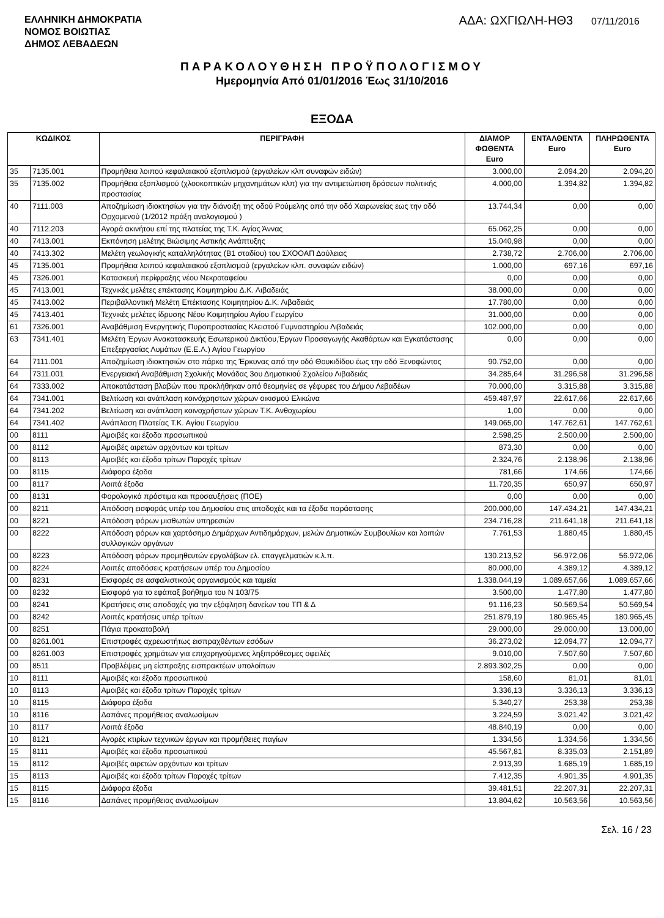ΕΛΛΗΝΙΚΗ ΔΗΜΟΚΡΑΤΙΑ
ΝΟΜΟΣ ΒΟΙΩΤΙΑΣ
ΔΗΜΟΣ ΛΕΒΑΔΕΩΝ
ΑΔΑ: ΩΧΓΙΩΛΗ-ΗΘ3 07/11/2016
ΠΑΡΑΚΟΛΟΥΘΗΣΗ ΠΡΟΫΠΟΛΟΓΙΣΜΟΥ
Ημερομηνία Από 01/01/2016 Έως 31/10/2016
ΕΞΟΔΑ
| ΚΩΔΙΚΟΣ | | ΠΕΡΙΓΡΑΦΗ | ΔΙΑΜΟΡ ΦΩΘΕΝΤΑ Euro | ΕΝΤΑΛΘΕΝΤΑ Euro | ΠΛΗΡΩΘΕΝΤΑ Euro |
| --- | --- | --- | --- | --- | --- |
| 35 | 7135.001 | Προμήθεια λοιπού κεφαλαιακού εξοπλισμού (εργαλείων κλπ συναφών ειδών) | 3.000,00 | 2.094,20 | 2.094,20 |
| 35 | 7135.002 | Προμήθεια εξοπλισμού (χλοοκοπτικών μηχανημάτων κλπ) για την αντιμετώπιση δράσεων πολιτικής προστασίας | 4.000,00 | 1.394,82 | 1.394,82 |
| 40 | 7111.003 | Αποζημίωση ιδιοκτησίων για την διάνοιξη της οδού Ρούμελης από την οδό Χαιρωνείας εως την οδό Ορχομενού (1/2012 πράξη αναλογισμού ) | 13.744,34 | 0,00 | 0,00 |
| 40 | 7112.203 | Αγορά ακινήτου επί της πλατείας της Τ.Κ. Αγίας Άννας | 65.062,25 | 0,00 | 0,00 |
| 40 | 7413.001 | Εκπόνηση μελέτης Βιώσιμης Αστικής Ανάπτυξης | 15.040,98 | 0,00 | 0,00 |
| 40 | 7413.302 | Μελέτη γεωλογικής καταλληλότητας (Β1 σταδίου) του ΣΧΟΟΑΠ Δαύλειας | 2.738,72 | 2.706,00 | 2.706,00 |
| 45 | 7135.001 | Προμήθεια λοιπού κεφαλαιακού εξοπλισμού (εργαλείων κλπ. συναφών ειδών) | 1.000,00 | 697,16 | 697,16 |
| 45 | 7326.001 | Κατασκευή περίφραξης νέου Νεκροταφείου | 0,00 | 0,00 | 0,00 |
| 45 | 7413.001 | Τεχνικές μελέτες επέκτασης Κοιμητηρίου Δ.Κ. Λιβαδειάς | 38.000,00 | 0,00 | 0,00 |
| 45 | 7413.002 | Περιβαλλοντική Μελέτη Επέκτασης Κοιμητηρίου Δ.Κ. Λιβαδειάς | 17.780,00 | 0,00 | 0,00 |
| 45 | 7413.401 | Τεχνικές μελέτες ίδρυσης Νέου Κοιμητηρίου Αγίου Γεωργίου | 31.000,00 | 0,00 | 0,00 |
| 61 | 7326.001 | Αναβάθμιση Ενεργητικής Πυροπροστασίας Κλειστού Γυμναστηρίου Λιβαδειάς | 102.000,00 | 0,00 | 0,00 |
| 63 | 7341.401 | Μελέτη Έργων Ανακατασκευής Εσωτερικού Δικτύου,Έργων Προσαγωγής Ακαθάρτων και Εγκατάστασης Επεξεργασίας Λυμάτων (Ε.Ε.Λ.) Αγίου Γεωργίου | 0,00 | 0,00 | 0,00 |
| 64 | 7111.001 | Αποζημίωση ιδιοκτησιών στο πάρκο της Έρκυνας από την οδό Θουκιδίδου έως την οδό Ξενοφώντος | 90.752,00 | 0,00 | 0,00 |
| 64 | 7311.001 | Ενεργειακή Αναβάθμιση Σχολικής Μονάδας 3ου Δημοτικιού Σχολείου Λιβαδειάς | 34.285,64 | 31.296,58 | 31.296,58 |
| 64 | 7333.002 | Αποκατάσταση βλαβών που προκλήθηκαν από θεομηνίες σε γέφυρες του Δήμου Λεβαδέων | 70.000,00 | 3.315,88 | 3.315,88 |
| 64 | 7341.001 | Βελτίωση και ανάπλαση κοινόχρηστων χώρων οικισμού Ελικώνα | 459.487,97 | 22.617,66 | 22.617,66 |
| 64 | 7341.202 | Βελτίωση και ανάπλαση κοινοχρήστων χώρων Τ.Κ. Ανθοχωρίου | 1,00 | 0,00 | 0,00 |
| 64 | 7341.402 | Ανάπλαση Πλατείας Τ.Κ. Αγίου Γεωργίου | 149.065,00 | 147.762,61 | 147.762,61 |
| 00 | 8111 | Αμοιβές και έξοδα προσωπικού | 2.598,25 | 2.500,00 | 2.500,00 |
| 00 | 8112 | Αμοιβές αιρετών αρχόντων και τρίτων | 873,30 | 0,00 | 0,00 |
| 00 | 8113 | Αμοιβές και έξοδα τρίτων Παροχές τρίτων | 2.324,76 | 2.138,96 | 2.138,96 |
| 00 | 8115 | Διάφορα έξοδα | 781,66 | 174,66 | 174,66 |
| 00 | 8117 | Λοιπά έξοδα | 11.720,35 | 650,97 | 650,97 |
| 00 | 8131 | Φορολογικά πρόστιμα και προσαυξήσεις (ΠΟΕ) | 0,00 | 0,00 | 0,00 |
| 00 | 8211 | Απόδοση εισφοράς υπέρ του Δημοσίου στις αποδοχές και τα έξοδα παράστασης | 200.000,00 | 147.434,21 | 147.434,21 |
| 00 | 8221 | Απόδοση φόρων μισθωτών υπηρεσιών | 234.716,28 | 211.641,18 | 211.641,18 |
| 00 | 8222 | Απόδοση φόρων και χαρτόσημο Δημάρχων Αντιδημάρχων, μελών Δημοτικών Συμβουλίων και λοιπών συλλογικών οργάνων | 7.761,53 | 1.880,45 | 1.880,45 |
| 00 | 8223 | Απόδοση φόρων προμηθευτών εργολάβων ελ. επαγγελματιών κ.λ.π. | 130.213,52 | 56.972,06 | 56.972,06 |
| 00 | 8224 | Λοιπές αποδόσεις κρατήσεων υπέρ του Δημοσίου | 80.000,00 | 4.389,12 | 4.389,12 |
| 00 | 8231 | Εισφορές σε ασφαλιστικούς οργανισμούς και ταμεία | 1.338.044,19 | 1.089.657,66 | 1.089.657,66 |
| 00 | 8232 | Εισφορά για το εφάπαξ βοήθημα του Ν 103/75 | 3.500,00 | 1.477,80 | 1.477,80 |
| 00 | 8241 | Κρατήσεις στις αποδοχές για την εξόφληση δανείων του ΤΠ & Δ | 91.116,23 | 50.569,54 | 50.569,54 |
| 00 | 8242 | Λοιπές κρατήσεις υπέρ τρίτων | 251.879,19 | 180.965,45 | 180.965,45 |
| 00 | 8251 | Πάγια προκαταβολή | 29.000,00 | 29.000,00 | 13.000,00 |
| 00 | 8261.001 | Επιστροφές αχρεωστήτως εισπραχθέντων εσόδων | 36.273,02 | 12.094,77 | 12.094,77 |
| 00 | 8261.003 | Επιστροφές χρημάτων για επιχορηγούμενες ληξιπρόθεσμες οφειλές | 9.010,00 | 7.507,60 | 7.507,60 |
| 00 | 8511 | Προβλέψεις μη είσπραξης εισπρακτέων υπολοίπων | 2.893.302,25 | 0,00 | 0,00 |
| 10 | 8111 | Αμοιβές και έξοδα προσωπικού | 158,60 | 81,01 | 81,01 |
| 10 | 8113 | Αμοιβές και έξοδα τρίτων Παροχές τρίτων | 3.336,13 | 3.336,13 | 3.336,13 |
| 10 | 8115 | Διάφορα έξοδα | 5.340,27 | 253,38 | 253,38 |
| 10 | 8116 | Δαπάνες προμήθειας αναλωσίμων | 3.224,59 | 3.021,42 | 3.021,42 |
| 10 | 8117 | Λοιπά έξοδα | 48.840,19 | 0,00 | 0,00 |
| 10 | 8121 | Αγορές κτιρίων τεχνικών έργων και προμήθειες παγίων | 1.334,56 | 1.334,56 | 1.334,56 |
| 15 | 8111 | Αμοιβές και έξοδα προσωπικού | 45.567,81 | 8.335,03 | 2.151,89 |
| 15 | 8112 | Αμοιβές αιρετών αρχόντων και τρίτων | 2.913,39 | 1.685,19 | 1.685,19 |
| 15 | 8113 | Αμοιβές και έξοδα τρίτων Παροχές τρίτων | 7.412,35 | 4.901,35 | 4.901,35 |
| 15 | 8115 | Διάφορα έξοδα | 39.481,51 | 22.207,31 | 22.207,31 |
| 15 | 8116 | Δαπάνες προμήθειας αναλωσίμων | 13.804,62 | 10.563,56 | 10.563,56 |
Σελ. 16 / 23